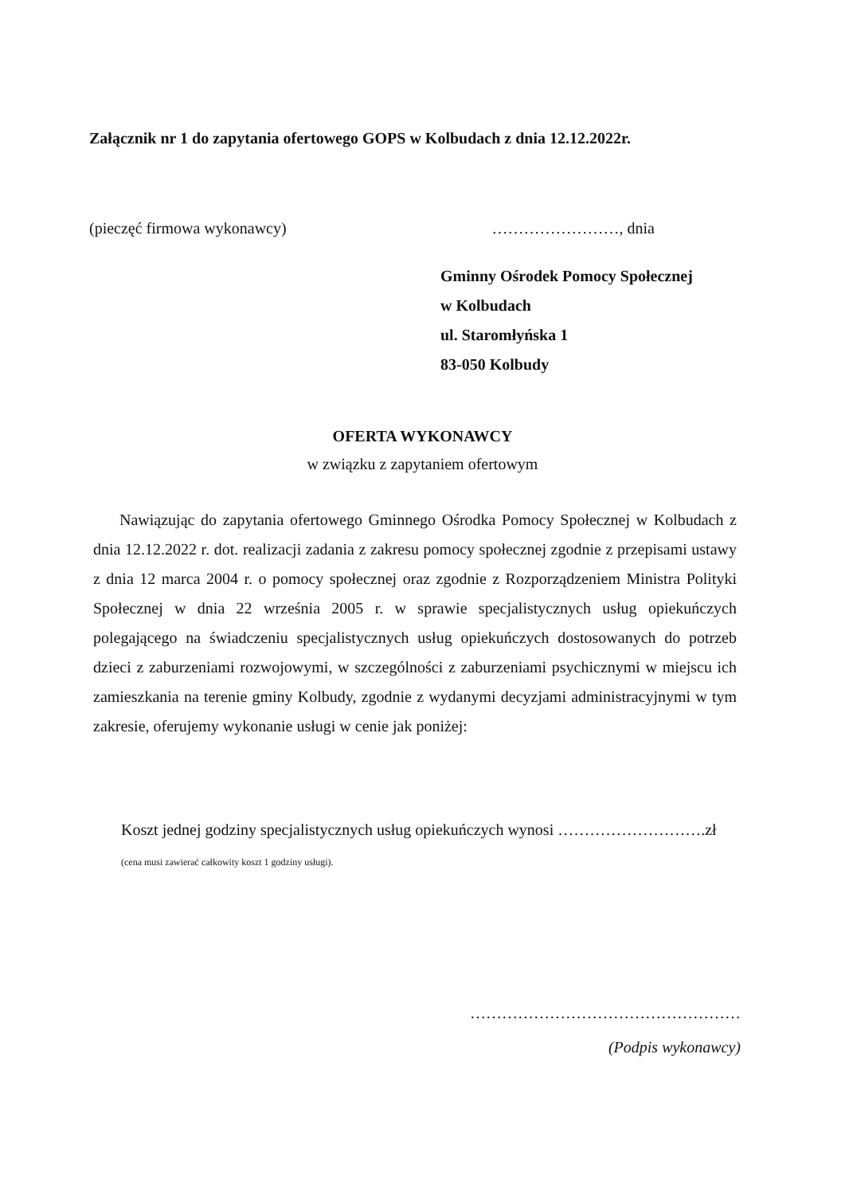Załącznik nr 1 do zapytania ofertowego GOPS w Kolbudach z dnia 12.12.2022r.
(pieczęć firmowa wykonawcy) ……………………, dnia
Gminny Ośrodek Pomocy Społecznej
w Kolbudach
ul. Staromłyńska 1
83-050 Kolbudy
OFERTA WYKONAWCY
w związku z zapytaniem ofertowym
Nawiązując do zapytania ofertowego Gminnego Ośrodka Pomocy Społecznej w Kolbudach z dnia 12.12.2022 r. dot. realizacji zadania z zakresu pomocy społecznej zgodnie z przepisami ustawy z dnia 12 marca 2004 r. o pomocy społecznej oraz zgodnie z Rozporządzeniem Ministra Polityki Społecznej w dnia 22 września 2005 r. w sprawie specjalistycznych usług opiekuńczych polegającego na świadczeniu specjalistycznych usług opiekuńczych dostosowanych do potrzeb dzieci z zaburzeniami rozwojowymi, w szczególności z zaburzeniami psychicznymi w miejscu ich zamieszkania na terenie gminy Kolbudy, zgodnie z wydanymi decyzjami administracyjnymi w tym zakresie, oferujemy wykonanie usługi w cenie jak poniżej:
Koszt jednej godziny specjalistycznych usług opiekuńczych wynosi ……………………….zł
(cena musi zawierać całkowity koszt 1 godziny usługi).
……………………………………………
(Podpis wykonawcy)